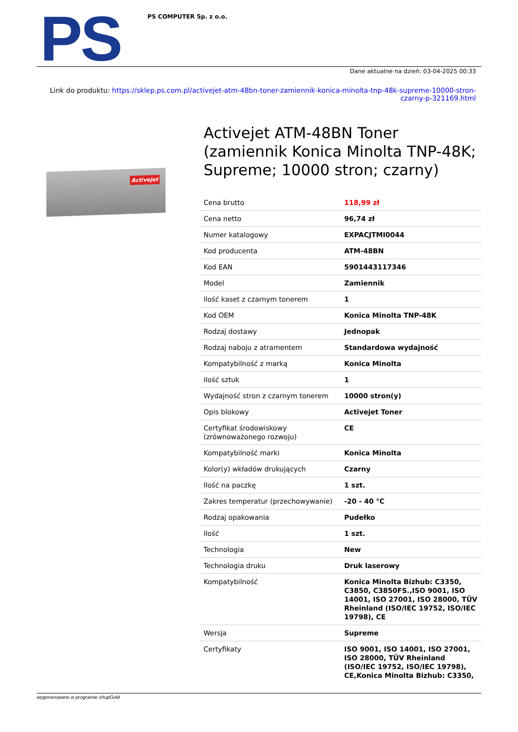PS
PS COMPUTER Sp. z o.o.
Dane aktualne na dzień: 03-04-2025 00:33
Link do produktu: https://sklep.ps.com.pl/activejet-atm-48bn-toner-zamiennik-konica-minolta-tnp-48k-supreme-10000-stron-czarny-p-321169.html
Activejet
Activejet ATM-48BN Toner (zamiennik Konica Minolta TNP-48K; Supreme; 10000 stron; czarny)
| Cena brutto | 118,99 zł |
| Cena netto | 96,74 zł |
| Numer katalogowy | EXPACJTMI0044 |
| Kod producenta | ATM-48BN |
| Kod EAN | 5901443117346 |
| Model | Zamiennik |
| Ilość kaset z czarnym tonerem | 1 |
| Kod OEM | Konica Minolta TNP-48K |
| Rodzaj dostawy | Jednopak |
| Rodzaj naboju z atramentem | Standardowa wydajność |
| Kompatybilność z marką | Konica Minolta |
| Ilość sztuk | 1 |
| Wydajność stron z czarnym tonerem | 10000 stron(y) |
| Opis blokowy | Activejet Toner |
| Certyfikat środowiskowy (zrównoważonego rozwoju) | CE |
| Kompatybilność marki | Konica Minolta |
| Kolor(y) wkładów drukujących | Czarny |
| Ilość na paczkę | 1 szt. |
| Zakres temperatur (przechowywanie) | -20 - 40 °C |
| Rodzaj opakowania | Pudełko |
| Ilość | 1 szt. |
| Technologia | New |
| Technologia druku | Druk laserowy |
| Kompatybilność | Konica Minolta Bizhub: C3350, C3850, C3850FS.,ISO 9001, ISO 14001, ISO 27001, ISO 28000, TÜV Rheinland (ISO/IEC 19752, ISO/IEC 19798), CE |
| Wersja | Supreme |
| Certyfikaty | ISO 9001, ISO 14001, ISO 27001, ISO 28000, TÜV Rheinland (ISO/IEC 19752, ISO/IEC 19798), CE,Konica Minolta Bizhub: C3350, |
wygenerowano w programie shopGold